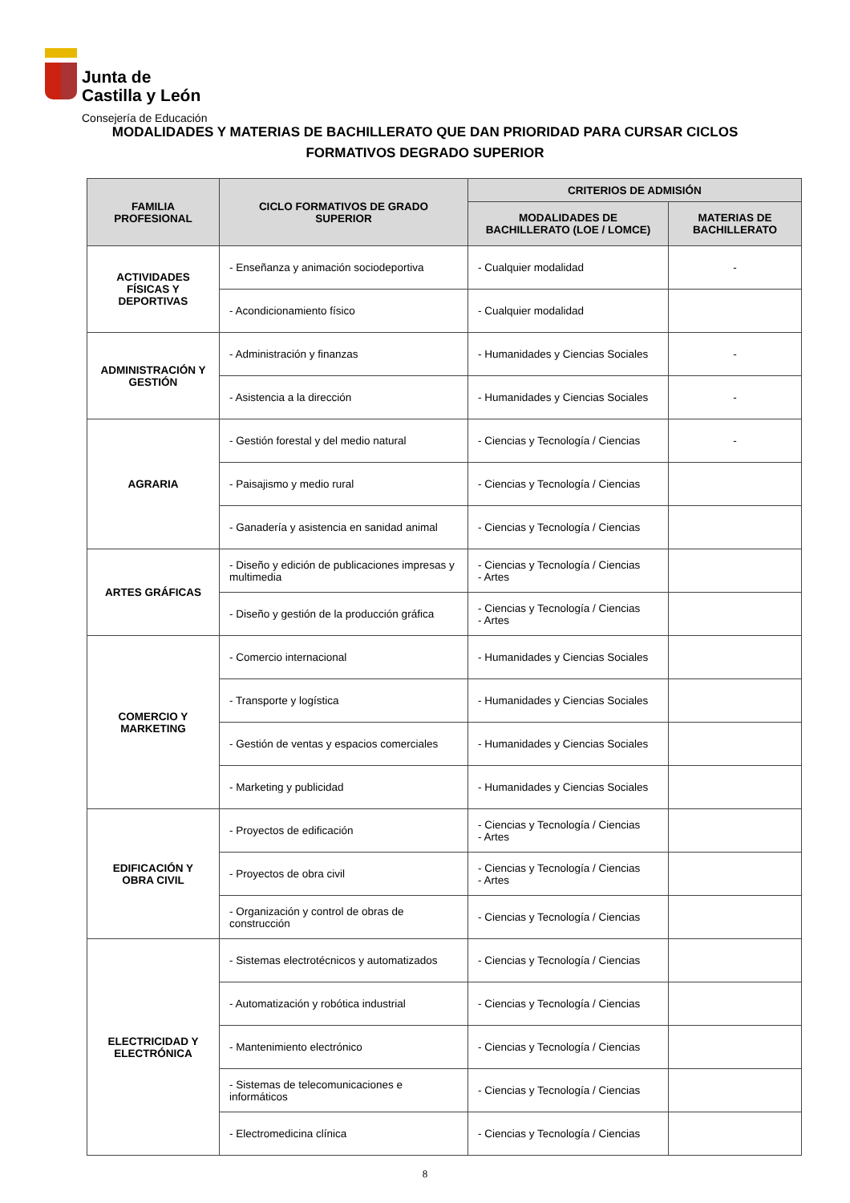Junta de
Castilla y León
Consejería de Educación
MODALIDADES Y MATERIAS DE BACHILLERATO QUE DAN PRIORIDAD PARA CURSAR CICLOS FORMATIVOS DEGRADO SUPERIOR
| FAMILIA PROFESIONAL | CICLO FORMATIVOS DE GRADO SUPERIOR | CRITERIOS DE ADMISIÓN | |
| --- | --- | --- | --- |
| | | MODALIDADES DE BACHILLERATO (LOE / LOMCE) | MATERIAS DE BACHILLERATO |
| ACTIVIDADES FÍSICAS Y DEPORTIVAS | - Enseñanza y animación sociodeportiva | - Cualquier modalidad | - |
| | - Acondicionamiento físico | - Cualquier modalidad | |
| ADMINISTRACIÓN Y GESTIÓN | - Administración y finanzas | - Humanidades y Ciencias Sociales | - |
| | - Asistencia a la dirección | - Humanidades y Ciencias Sociales | - |
| AGRARIA | - Gestión forestal y del medio natural | - Ciencias y Tecnología / Ciencias | - |
| | - Paisajismo y medio rural | - Ciencias y Tecnología / Ciencias | |
| | - Ganadería y asistencia en sanidad animal | - Ciencias y Tecnología / Ciencias | |
| ARTES GRÁFICAS | - Diseño y edición de publicaciones impresas y multimedia | - Ciencias y Tecnología / Ciencias - Artes | |
| | - Diseño y gestión de la producción gráfica | - Ciencias y Tecnología / Ciencias - Artes | |
| COMERCIO Y MARKETING | - Comercio internacional | - Humanidades y Ciencias Sociales | |
| | - Transporte y logística | - Humanidades y Ciencias Sociales | |
| | - Gestión de ventas y espacios comerciales | - Humanidades y Ciencias Sociales | |
| | - Marketing y publicidad | - Humanidades y Ciencias Sociales | |
| EDIFICACIÓN Y OBRA CIVIL | - Proyectos de edificación | - Ciencias y Tecnología / Ciencias - Artes | |
| | - Proyectos de obra civil | - Ciencias y Tecnología / Ciencias - Artes | |
| | - Organización y control de obras de construcción | - Ciencias y Tecnología / Ciencias | |
| ELECTRICIDAD Y ELECTRÓNICA | - Sistemas electrotécnicos y automatizados | - Ciencias y Tecnología / Ciencias | |
| | - Automatización y robótica industrial | - Ciencias y Tecnología / Ciencias | |
| | - Mantenimiento electrónico | - Ciencias y Tecnología / Ciencias | |
| | - Sistemas de telecomunicaciones e informáticos | - Ciencias y Tecnología / Ciencias | |
| | - Electromedicina clínica | - Ciencias y Tecnología / Ciencias | |
8